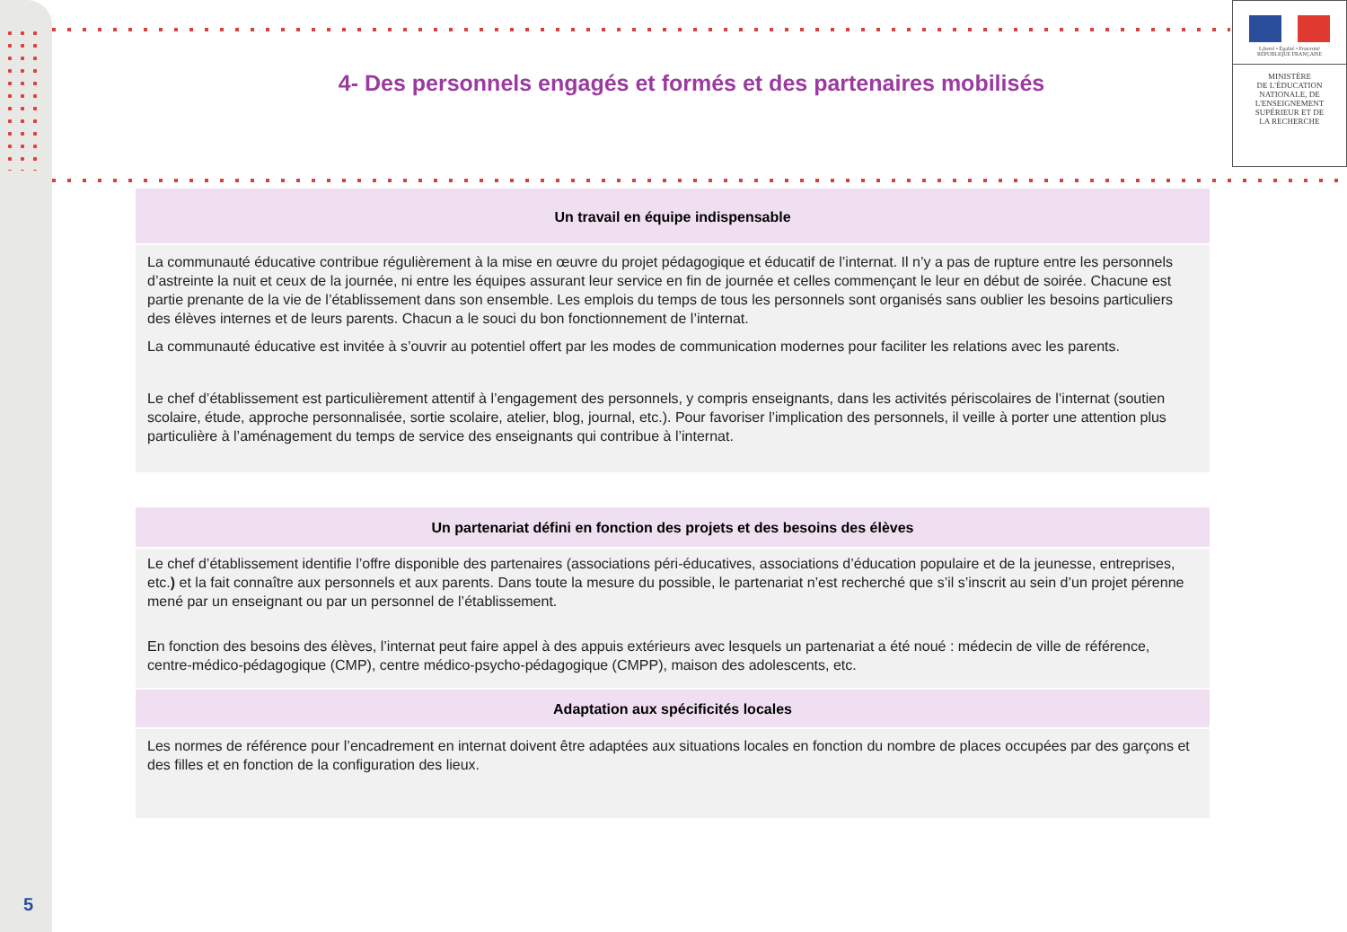Liberté • Égalité • Fraternité
RÉPUBLIQUE FRANÇAISE
MINISTÈRE
DE L'ÉDUCATION
NATIONALE, DE
L'ENSEIGNEMENT
SUPÉRIEUR ET DE
LA RECHERCHE
4- Des personnels engagés et formés et des partenaires mobilisés
Un travail en équipe indispensable
La communauté éducative contribue régulièrement à la mise en œuvre du projet pédagogique et éducatif de l’internat. Il n’y a pas de rupture entre les personnels d’astreinte la nuit et ceux de la journée, ni entre les équipes assurant leur service en fin de journée et celles commençant le leur en début de soirée. Chacune est partie prenante de la vie de l’établissement dans son ensemble. Les emplois du temps de tous les personnels sont organisés sans oublier les besoins particuliers des élèves internes et de leurs parents. Chacun a le souci du bon fonctionnement de l’internat.
La communauté éducative est invitée à s’ouvrir au potentiel offert par les modes de communication modernes pour faciliter les relations avec les parents.
Le chef d’établissement est particulièrement attentif à l’engagement des personnels, y compris enseignants, dans les activités périscolaires de l’internat (soutien scolaire, étude, approche personnalisée, sortie scolaire, atelier, blog, journal, etc.). Pour favoriser l’implication des personnels, il veille à porter une attention plus particulière à l’aménagement du temps de service des enseignants qui contribue à l’internat.
Un partenariat défini en fonction des projets et des besoins des élèves
Le chef d’établissement identifie l’offre disponible des partenaires (associations péri-éducatives, associations d’éducation populaire et de la jeunesse, entreprises, etc.) et la fait connaître aux personnels et aux parents. Dans toute la mesure du possible, le partenariat n’est recherché que s’il s’inscrit au sein d’un projet pérenne mené par un enseignant ou par un personnel de l’établissement.
En fonction des besoins des élèves, l’internat peut faire appel à des appuis extérieurs avec lesquels un partenariat a été noué : médecin de ville de référence, centre-médico-pédagogique (CMP), centre médico-psycho-pédagogique (CMPP), maison des adolescents, etc.
Adaptation aux spécificités locales
Les normes de référence pour l’encadrement en internat doivent être adaptées aux situations locales en fonction du nombre de places occupées par des garçons et des filles et en fonction de la configuration des lieux.
5